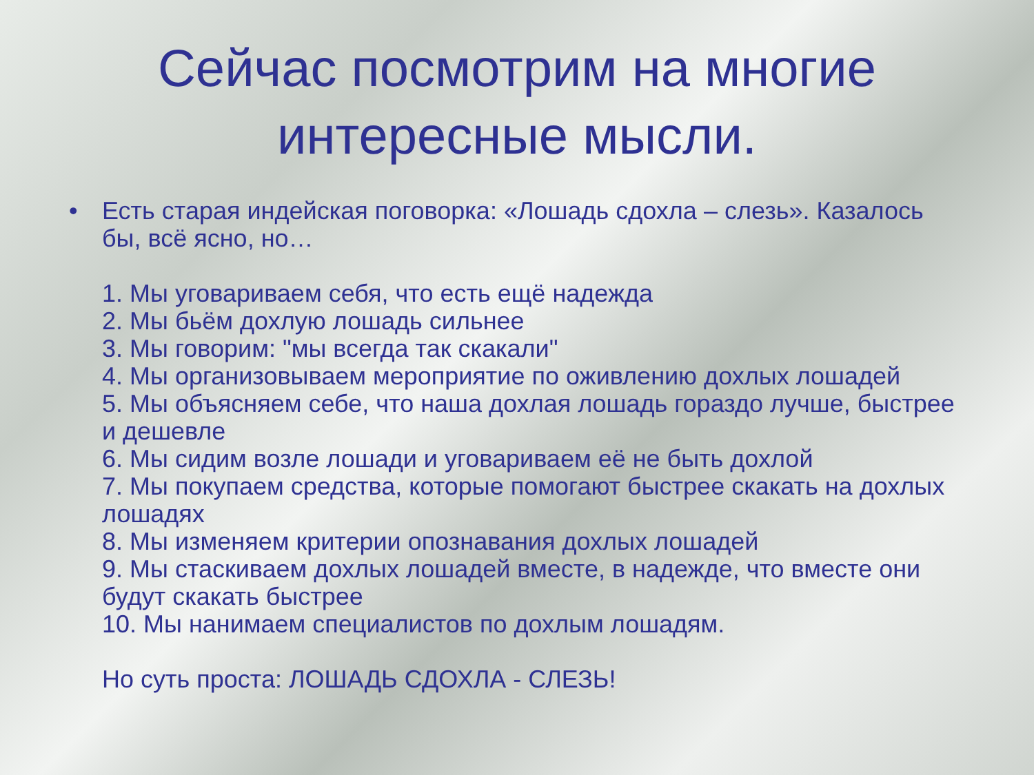Сейчас посмотрим на многие интересные мысли.
• Есть старая индейская поговорка: «Лошадь сдохла – слезь». Казалось бы, всё ясно, но…
1. Мы уговариваем себя, что есть ещё надежда
2. Мы бьём дохлую лошадь сильнее
3. Мы говорим: "мы всегда так скакали"
4. Мы организовываем мероприятие по оживлению дохлых лошадей
5. Мы объясняем себе, что наша дохлая лошадь гораздо лучше, быстрее и дешевле
6. Мы сидим возле лошади и уговариваем её не быть дохлой
7. Мы покупаем средства, которые помогают быстрее скакать на дохлых лошадях
8. Мы изменяем критерии опознавания дохлых лошадей
9. Мы стаскиваем дохлых лошадей вместе, в надежде, что вместе они будут скакать быстрее
10. Мы нанимаем специалистов по дохлым лошадям.
Но суть проста: ЛОШАДЬ СДОХЛА - СЛЕЗЬ!